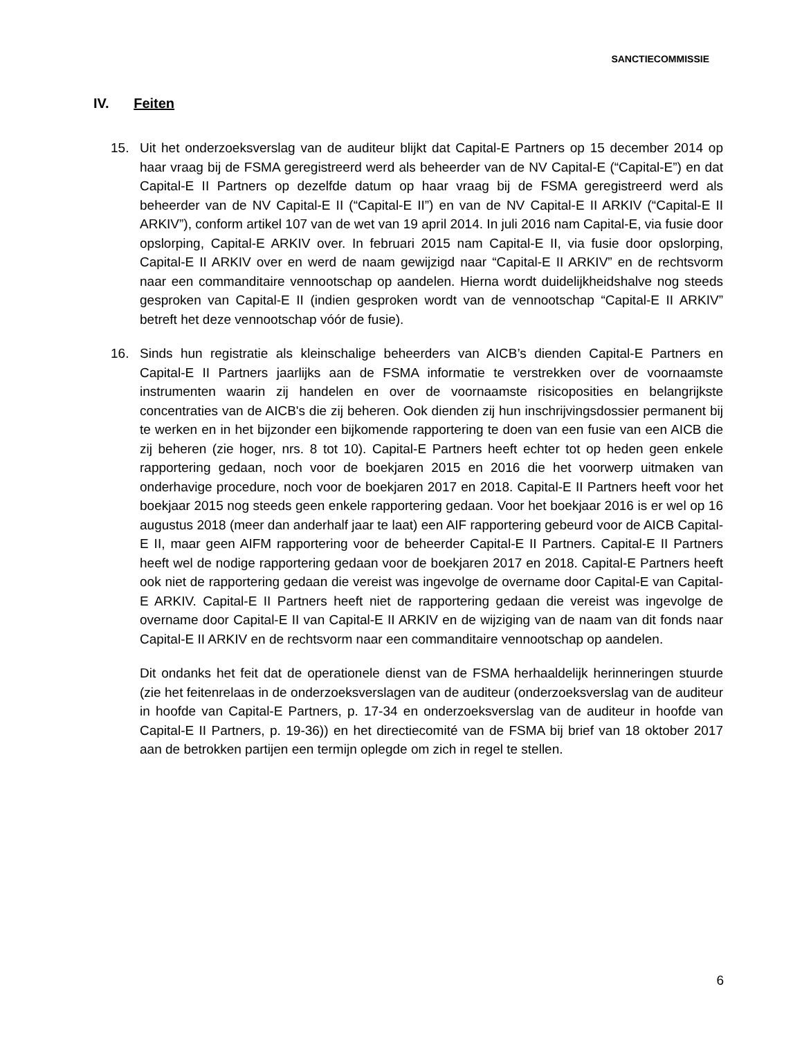SANCTIECOMMISSIE
IV. Feiten
15. Uit het onderzoeksverslag van de auditeur blijkt dat Capital-E Partners op 15 december 2014 op haar vraag bij de FSMA geregistreerd werd als beheerder van de NV Capital-E (“Capital-E”) en dat Capital-E II Partners op dezelfde datum op haar vraag bij de FSMA geregistreerd werd als beheerder van de NV Capital-E II (“Capital-E II”) en van de NV Capital-E II ARKIV (“Capital-E II ARKIV”), conform artikel 107 van de wet van 19 april 2014. In juli 2016 nam Capital-E, via fusie door opslorping, Capital-E ARKIV over. In februari 2015 nam Capital-E II, via fusie door opslorping, Capital-E II ARKIV over en werd de naam gewijzigd naar “Capital-E II ARKIV” en de rechtsvorm naar een commanditaire vennootschap op aandelen. Hierna wordt duidelijkheidshalve nog steeds gesproken van Capital-E II (indien gesproken wordt van de vennootschap “Capital-E II ARKIV” betreft het deze vennootschap vóór de fusie).
16. Sinds hun registratie als kleinschalige beheerders van AICB’s dienden Capital-E Partners en Capital-E II Partners jaarlijks aan de FSMA informatie te verstrekken over de voornaamste instrumenten waarin zij handelen en over de voornaamste risicoposities en belangrijkste concentraties van de AICB's die zij beheren. Ook dienden zij hun inschrijvingsdossier permanent bij te werken en in het bijzonder een bijkomende rapportering te doen van een fusie van een AICB die zij beheren (zie hoger, nrs. 8 tot 10). Capital-E Partners heeft echter tot op heden geen enkele rapportering gedaan, noch voor de boekjaren 2015 en 2016 die het voorwerp uitmaken van onderhavige procedure, noch voor de boekjaren 2017 en 2018. Capital-E II Partners heeft voor het boekjaar 2015 nog steeds geen enkele rapportering gedaan. Voor het boekjaar 2016 is er wel op 16 augustus 2018 (meer dan anderhalf jaar te laat) een AIF rapportering gebeurd voor de AICB Capital-E II, maar geen AIFM rapportering voor de beheerder Capital-E II Partners. Capital-E II Partners heeft wel de nodige rapportering gedaan voor de boekjaren 2017 en 2018. Capital-E Partners heeft ook niet de rapportering gedaan die vereist was ingevolge de overname door Capital-E van Capital-E ARKIV. Capital-E II Partners heeft niet de rapportering gedaan die vereist was ingevolge de overname door Capital-E II van Capital-E II ARKIV en de wijziging van de naam van dit fonds naar Capital-E II ARKIV en de rechtsvorm naar een commanditaire vennootschap op aandelen.
Dit ondanks het feit dat de operationele dienst van de FSMA herhaaldelijk herinneringen stuurde (zie het feitenrelaas in de onderzoeksverslagen van de auditeur (onderzoeksverslag van de auditeur in hoofde van Capital-E Partners, p. 17-34 en onderzoeksverslag van de auditeur in hoofde van Capital-E II Partners, p. 19-36)) en het directiecomité van de FSMA bij brief van 18 oktober 2017 aan de betrokken partijen een termijn oplegde om zich in regel te stellen.
6